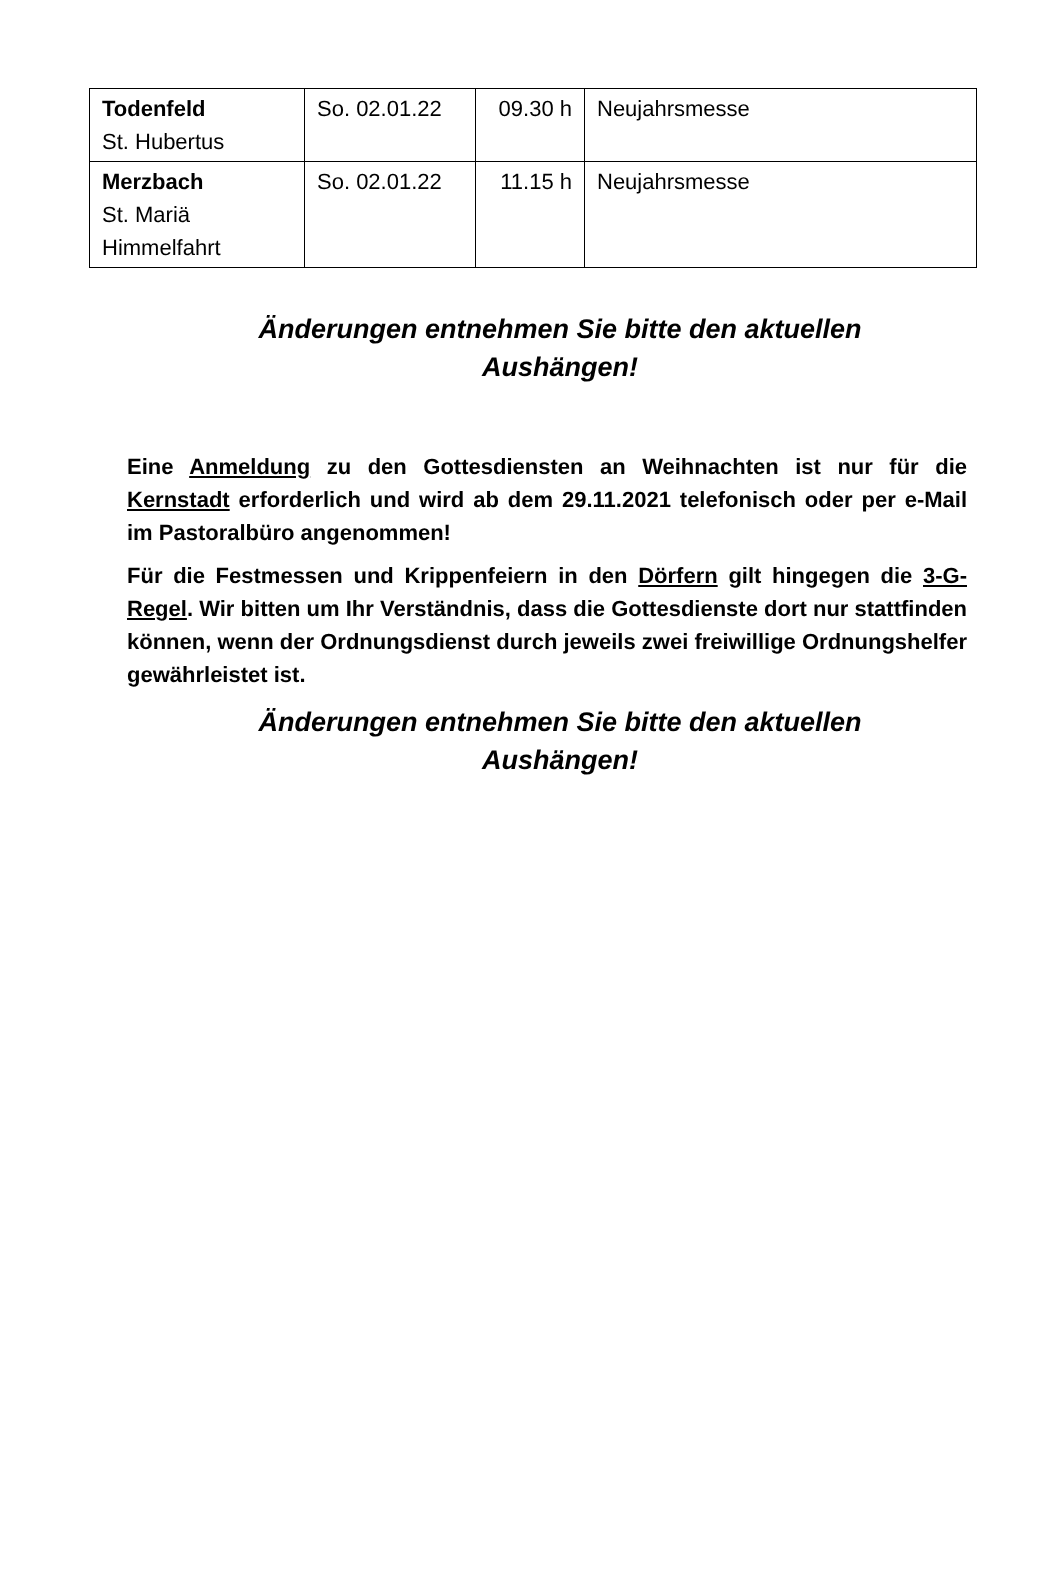| Todenfeld St. Hubertus | So. 02.01.22 | 09.30 h | Neujahrsmesse |
| Merzbach St. Mariä Himmelfahrt | So. 02.01.22 | 11.15 h | Neujahrsmesse |
Änderungen entnehmen Sie bitte den aktuellen
Aushängen!
Eine Anmeldung zu den Gottesdiensten an Weihnachten ist nur für die Kernstadt erforderlich und wird ab dem 29.11.2021 telefonisch oder per e-Mail im Pastoralbüro angenommen!
Für die Festmessen und Krippenfeiern in den Dörfern gilt hingegen die 3-G-Regel. Wir bitten um Ihr Verständnis, dass die Gottesdienste dort nur stattfinden können, wenn der Ordnungsdienst durch jeweils zwei freiwillige Ordnungshelfer gewährleistet ist.
Änderungen entnehmen Sie bitte den aktuellen
Aushängen!